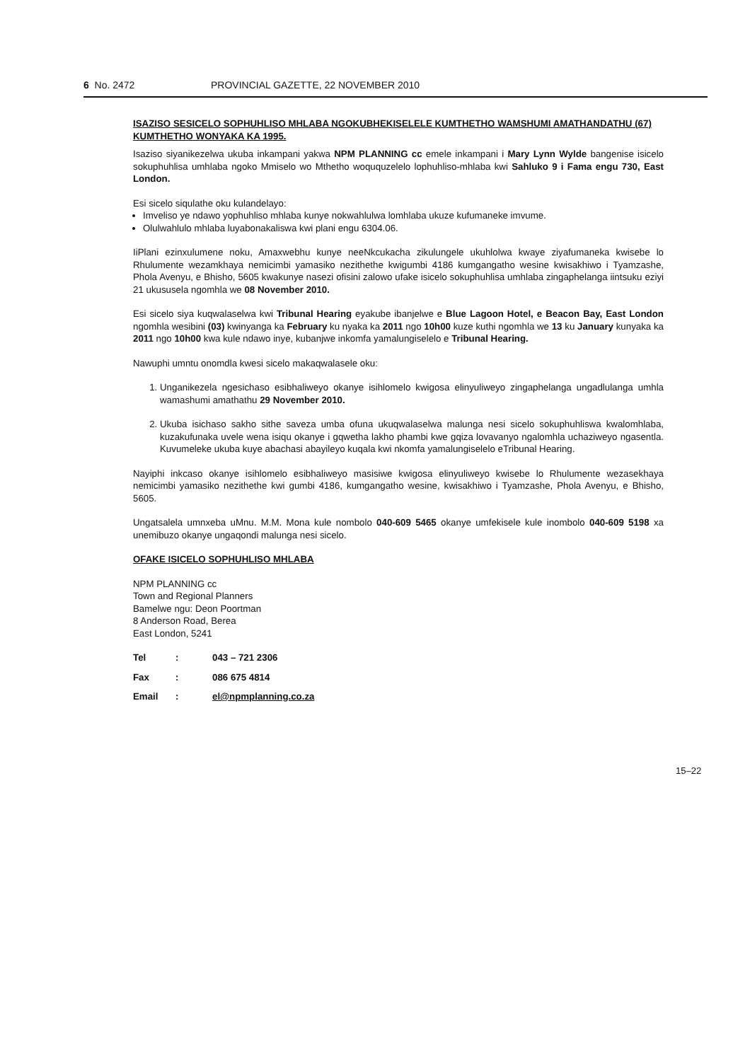6 No. 2472 PROVINCIAL GAZETTE, 22 NOVEMBER 2010
ISAZISO SESICELO SOPHUHLISO MHLABA NGOKUBHEKISELELE KUMTHETHO WAMSHUMI AMATHANDATHU (67) KUMTHETHO WONYAKA KA 1995.
Isaziso siyanikezelwa ukuba inkampani yakwa NPM PLANNING cc emele inkampani i Mary Lynn Wylde bangenise isicelo sokuphuhlisa umhlaba ngoko Mmiselo wo Mthetho woququzelelo lophuhliso-mhlaba kwi Sahluko 9 i Fama engu 730, East London.
Esi sicelo siqulathe oku kulandelayo:
Imveliso ye ndawo yophuhliso mhlaba kunye nokwahlulwa lomhlaba ukuze kufumaneke imvume.
Olulwahlulo mhlaba luyabonakaliswa kwi plani engu 6304.06.
IiPlani ezinxulumene noku, Amaxwebhu kunye neeNkcukacha zikulungele ukuhlolwa kwaye ziyafumaneka kwisebe lo Rhulumente wezamkhaya nemicimbi yamasiko nezithethe kwigumbi 4186 kumgangatho wesine kwisakhiwo i Tyamzashe, Phola Avenyu, e Bhisho, 5605 kwakunye nasezi ofisini zalowo ufake isicelo sokuphuhlisa umhlaba zingaphelanga iintsuku eziyi 21 ukususela ngomhla we 08 November 2010.
Esi sicelo siya kuqwalaselwa kwi Tribunal Hearing eyakube ibanjelwe e Blue Lagoon Hotel, e Beacon Bay, East London ngomhla wesibini (03) kwinyanga ka February ku nyaka ka 2011 ngo 10h00 kuze kuthi ngomhla we 13 ku January kunyaka ka 2011 ngo 10h00 kwa kule ndawo inye, kubanjwe inkomfa yamalungiselelo e Tribunal Hearing.
Nawuphi umntu onomdla kwesi sicelo makaqwalasele oku:
1. Unganikezela ngesichaso esibhaliweyo okanye isihlomelo kwigosa elinyuliweyo zingaphelanga ungadlulanga umhla wamashumi amathathu 29 November 2010.
2. Ukuba isichaso sakho sithe saveza umba ofuna ukuqwalaselwa malunga nesi sicelo sokuphuhliswa kwalomhlaba, kuzakufunaka uvele wena isiqu okanye i gqwetha lakho phambi kwe gqiza lovavanyo ngalomhla uchaziweyo ngasentla. Kuvumeleke ukuba kuye abachasi abayileyo kuqala kwi nkomfa yamalungiselelo eTribunal Hearing.
Nayiphi inkcaso okanye isihlomelo esibhaliweyo masisiwe kwigosa elinyuliweyo kwisebe lo Rhulumente wezasekhaya nemicimbi yamasiko nezithethe kwi gumbi 4186, kumgangatho wesine, kwisakhiwo i Tyamzashe, Phola Avenyu, e Bhisho, 5605.
Ungatsalela umnxeba uMnu. M.M. Mona kule nombolo 040-609 5465 okanye umfekisele kule inombolo 040-609 5198 xa unemibuzo okanye ungaqondi malunga nesi sicelo.
OFAKE ISICELO SOPHUHLISO MHLABA
NPM PLANNING cc
Town and Regional Planners
Bamelwe ngu: Deon Poortman
8 Anderson Road, Berea
East London, 5241
| Tel | : | 043 – 721 2306 |
| Fax | : | 086 675 4814 |
| Email | : | el@npmplanning.co.za |
15–22